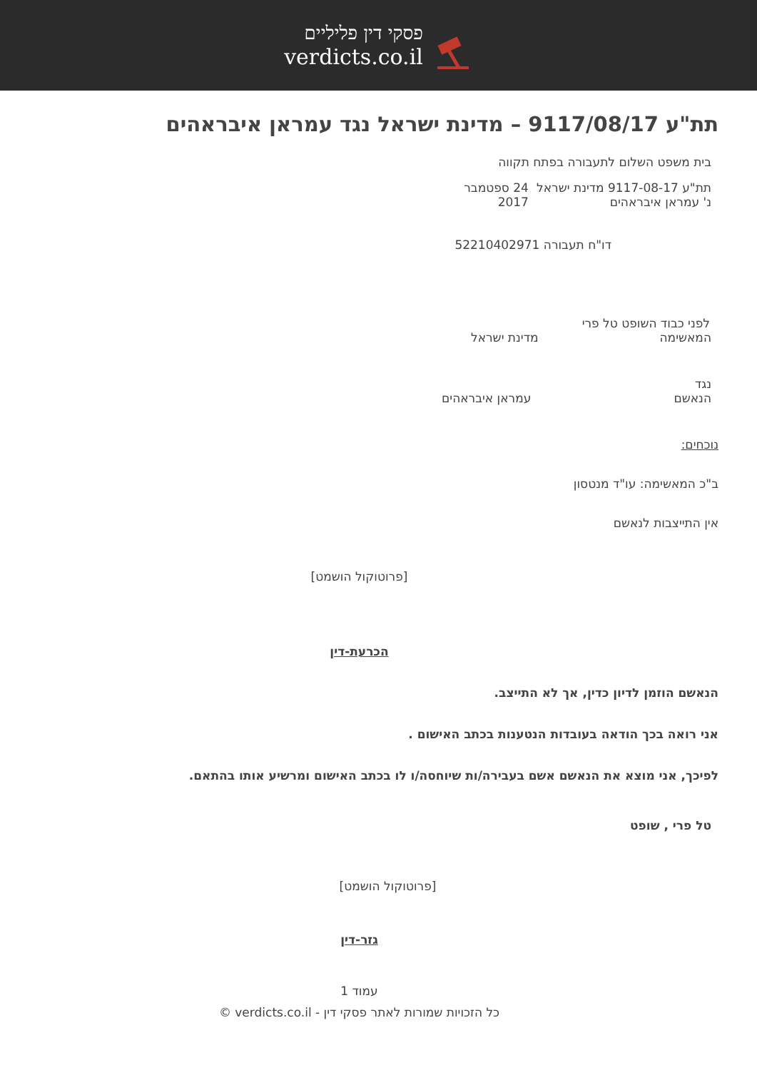פסקי דין פליליים
verdicts.co.il
תת"ע 9117/08/17 – מדינת ישראל נגד עמראן איבראהים
בית משפט השלום לתעבורה בפתח תקווה
תת"ע 9117-08-17 מדינת ישראל נ' עמראן איבראהים 24 ספטמבר 2017
דו"ח תעבורה 52210402971
לפני כבוד השופט טל פרי
המאשימה מדינת ישראל
נגד
הנאשם עמראן איבראהים
נוכחים:
ב"כ המאשימה: עו"ד מנטסון
אין התייצבות לנאשם
[פרוטוקול הושמט]
הכרעת-דין
הנאשם הוזמן לדיון כדין, אך לא התייצב.
אני רואה בכך הודאה בעובדות הנטענות בכתב האישום .
לפיכך, אני מוצא את הנאשם אשם בעבירה/ות שיוחסה/ו לו בכתב האישום ומרשיע אותו בהתאם.
טל פרי , שופט
[פרוטוקול הושמט]
גזר-דין
עמוד 1
כל הזכויות שמורות לאתר פסקי דין - verdicts.co.il ©